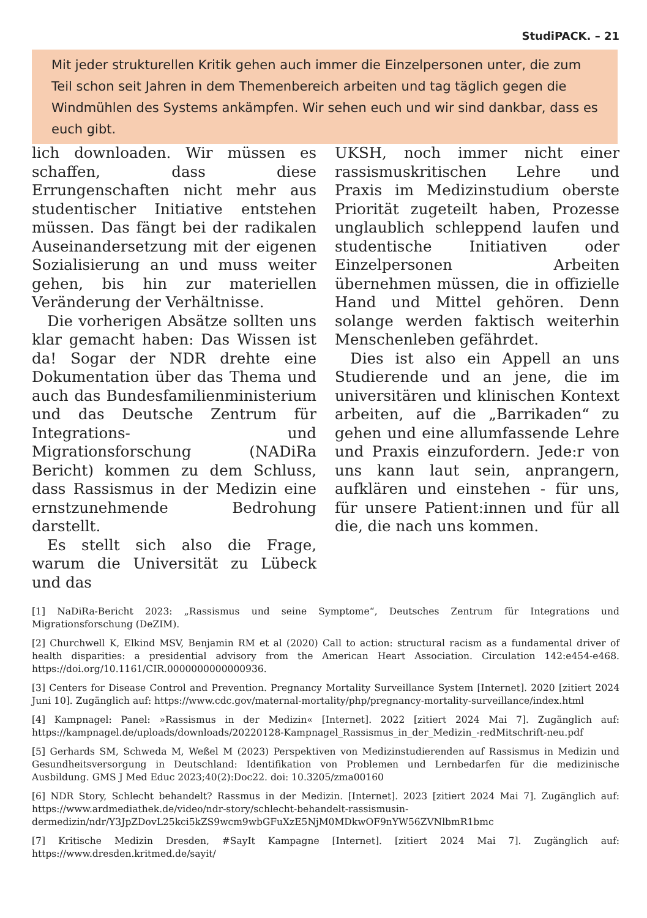StudiPACK. – 21
Mit jeder strukturellen Kritik gehen auch immer die Einzelpersonen unter, die zum Teil schon seit Jahren in dem Themenbereich arbeiten und tag täglich gegen die Windmühlen des Systems ankämpfen. Wir sehen euch und wir sind dankbar, dass es euch gibt.
lich downloaden. Wir müssen es schaffen, dass diese Errungenschaften nicht mehr aus studentischer Initiative entstehen müssen. Das fängt bei der radikalen Auseinandersetzung mit der eigenen Sozialisierung an und muss weiter gehen, bis hin zur materiellen Veränderung der Verhältnisse.
Die vorherigen Absätze sollten uns klar gemacht haben: Das Wissen ist da! Sogar der NDR drehte eine Dokumentation über das Thema und auch das Bundesfamilienministerium und das Deutsche Zentrum für Integrations- und Migrationsforschung (NADiRa Bericht) kommen zu dem Schluss, dass Rassismus in der Medizin eine ernstzunehmende Bedrohung darstellt.
Es stellt sich also die Frage, warum die Universität zu Lübeck und das
UKSH, noch immer nicht einer rassismuskritischen Lehre und Praxis im Medizinstudium oberste Priorität zugeteilt haben, Prozesse unglaublich schleppend laufen und studentische Initiativen oder Einzelpersonen Arbeiten übernehmen müssen, die in offizielle Hand und Mittel gehören. Denn solange werden faktisch weiterhin Menschenleben gefährdet.
Dies ist also ein Appell an uns Studierende und an jene, die im universitären und klinischen Kontext arbeiten, auf die „Barrikaden“ zu gehen und eine allumfassende Lehre und Praxis einzufordern. Jede:r von uns kann laut sein, anprangern, aufklären und einstehen - für uns, für unsere Patient:innen und für all die, die nach uns kommen.
[1] NaDiRa-Bericht 2023: „Rassismus und seine Symptome“, Deutsches Zentrum für Integrations und Migrationsforschung (DeZIM).
[2] Churchwell K, Elkind MSV, Benjamin RM et al (2020) Call to action: structural racism as a fundamental driver of health disparities: a presidential advisory from the American Heart Association. Circulation 142:e454-e468. https://doi.org/10.1161/CIR.0000000000000936.
[3] Centers for Disease Control and Prevention. Pregnancy Mortality Surveillance System [Internet]. 2020 [zitiert 2024 Juni 10]. Zugänglich auf: https://www.cdc.gov/maternal-mortality/php/pregnancy-mortality-surveillance/index.html
[4] Kampnagel: Panel: »Rassismus in der Medizin« [Internet]. 2022 [zitiert 2024 Mai 7]. Zugänglich auf: https://kampnagel.de/uploads/downloads/20220128-Kampnagel_Rassismus_in_der_Medizin_-redMitschrift-neu.pdf
[5] Gerhards SM, Schweda M, Weßel M (2023) Perspektiven von Medizinstudierenden auf Rassismus in Medizin und Gesundheitsversorgung in Deutschland: Identifikation von Problemen und Lernbedarfen für die medizinische Ausbildung. GMS J Med Educ 2023;40(2):Doc22. doi: 10.3205/zma00160
[6] NDR Story, Schlecht behandelt? Rassmus in der Medizin. [Internet]. 2023 [zitiert 2024 Mai 7]. Zugänglich auf: https://www.ardmediathek.de/video/ndr-story/schlecht-behandelt-rassismusin-dermedizin/ndr/Y3JpZDovL25kci5kZS9wcm9wbGFuXzE5NjM0MDkwOF9nYW56ZVNlbmR1bmc
[7] Kritische Medizin Dresden, #SayIt Kampagne [Internet]. [zitiert 2024 Mai 7]. Zugänglich auf: https://www.dresden.kritmed.de/sayit/